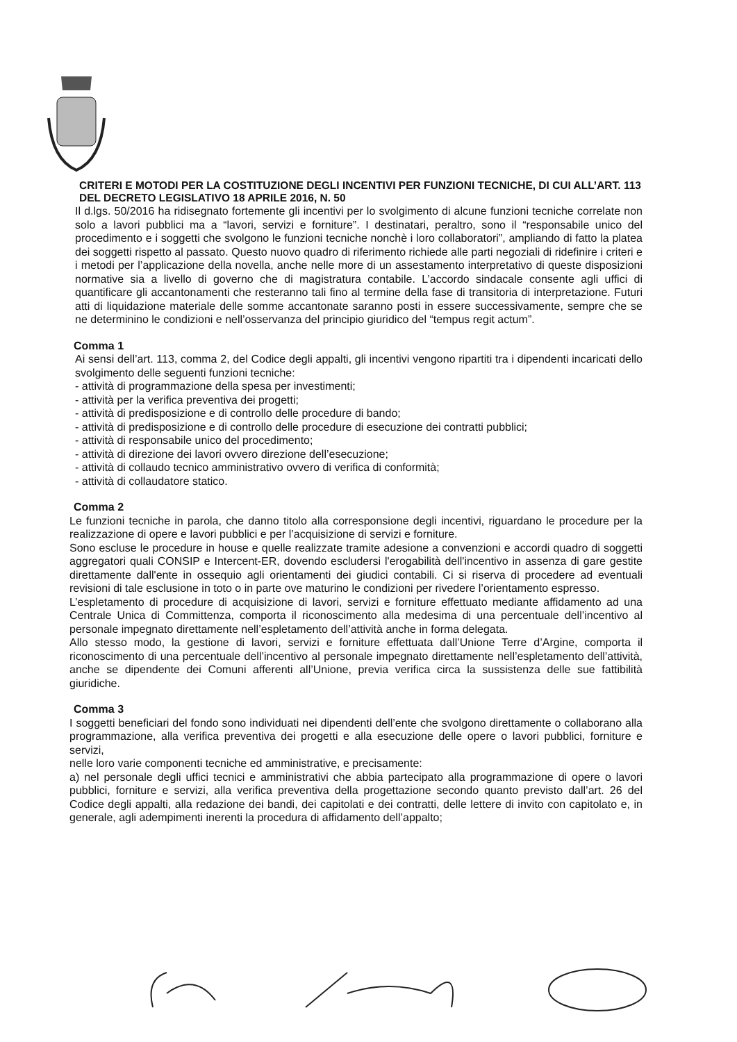CRITERI E MOTODI PER LA COSTITUZIONE DEGLI INCENTIVI PER FUNZIONI TECNICHE, DI CUI ALL’ART. 113 DEL DECRETO LEGISLATIVO 18 APRILE 2016, N. 50
Il d.lgs. 50/2016 ha ridisegnato fortemente gli incentivi per lo svolgimento di alcune funzioni tecniche correlate non solo a lavori pubblici ma a “lavori, servizi e forniture”. I destinatari, peraltro, sono il “responsabile unico del procedimento e i soggetti che svolgono le funzioni tecniche nonchè i loro collaboratori”, ampliando di fatto la platea dei soggetti rispetto al passato. Questo nuovo quadro di riferimento richiede alle parti negoziali di ridefinire i criteri e i metodi per l’applicazione della novella, anche nelle more di un assestamento interpretativo di queste disposizioni normative sia a livello di governo che di magistratura contabile. L’accordo sindacale consente agli uffici di quantificare gli accantonamenti che resteranno tali fino al termine della fase di transitoria di interpretazione. Futuri atti di liquidazione materiale delle somme accantonate saranno posti in essere successivamente, sempre che se ne determinino le condizioni e nell’osservanza del principio giuridico del “tempus regit actum”.
Comma 1
Ai sensi dell’art. 113, comma 2, del Codice degli appalti, gli incentivi vengono ripartiti tra i dipendenti incaricati dello svolgimento delle seguenti funzioni tecniche:
- attività di programmazione della spesa per investimenti;
- attività per la verifica preventiva dei progetti;
- attività di predisposizione e di controllo delle procedure di bando;
- attività di predisposizione e di controllo delle procedure di esecuzione dei contratti pubblici;
- attività di responsabile unico del procedimento;
- attività di direzione dei lavori ovvero direzione dell’esecuzione;
- attività di collaudo tecnico amministrativo ovvero di verifica di conformità;
- attività di collaudatore statico.
Comma 2
Le funzioni tecniche in parola, che danno titolo alla corresponsione degli incentivi, riguardano le procedure per la realizzazione di opere e lavori pubblici e per l’acquisizione di servizi e forniture.
Sono escluse le procedure in house e quelle realizzate tramite adesione a convenzioni e accordi quadro di soggetti aggregatori quali CONSIP e Intercent-ER, dovendo escludersi l'erogabilità dell'incentivo in assenza di gare gestite direttamente dall'ente in ossequio agli orientamenti dei giudici contabili. Ci si riserva di procedere ad eventuali revisioni di tale esclusione in toto o in parte ove maturino le condizioni per rivedere l’orientamento espresso.
L’espletamento di procedure di acquisizione di lavori, servizi e forniture effettuato mediante affidamento ad una Centrale Unica di Committenza, comporta il riconoscimento alla medesima di una percentuale dell’incentivo al personale impegnato direttamente nell’espletamento dell’attività anche in forma delegata.
Allo stesso modo, la gestione di lavori, servizi e forniture effettuata dall’Unione Terre d’Argine, comporta il riconoscimento di una percentuale dell’incentivo al personale impegnato direttamente nell’espletamento dell’attività, anche se dipendente dei Comuni afferenti all’Unione, previa verifica circa la sussistenza delle sue fattibilità giuridiche.
Comma 3
I soggetti beneficiari del fondo sono individuati nei dipendenti dell’ente che svolgono direttamente o collaborano alla programmazione, alla verifica preventiva dei progetti e alla esecuzione delle opere o lavori pubblici, forniture e servizi,
nelle loro varie componenti tecniche ed amministrative, e precisamente:
a) nel personale degli uffici tecnici e amministrativi che abbia partecipato alla programmazione di opere o lavori pubblici, forniture e servizi, alla verifica preventiva della progettazione secondo quanto previsto dall’art. 26 del Codice degli appalti, alla redazione dei bandi, dei capitolati e dei contratti, delle lettere di invito con capitolato e, in generale, agli adempimenti inerenti la procedura di affidamento dell’appalto;